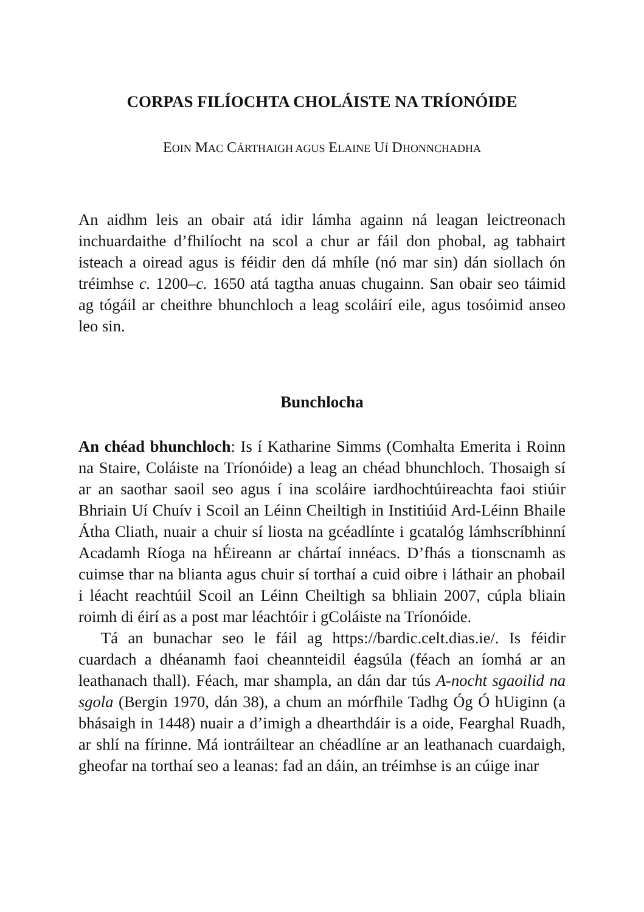CORPAS FILÍOCHTA CHOLÁISTE NA TRÍONÓIDE
EOIN MAC CÁRTHAIGH AGUS ELAINE UÍ DHONNCHADHA
An aidhm leis an obair atá idir lámha againn ná leagan leictreonach inchuardaithe d’fhilíocht na scol a chur ar fáil don phobal, ag tabhairt isteach a oiread agus is féidir den dá mhíle (nó mar sin) dán siollach ón tréimhse c. 1200–c. 1650 atá tagtha anuas chugainn. San obair seo táimid ag tógáil ar cheithre bhunchloch a leag scoláirí eile, agus tosóimid anseo leo sin.
Bunchlocha
An chéad bhunchloch: Is í Katharine Simms (Comhalta Emerita i Roinn na Staire, Coláiste na Tríonóide) a leag an chéad bhunchloch. Thosaigh sí ar an saothar saoil seo agus í ina scoláire iardhochtúireachta faoi stiúir Bhriain Uí Chuív i Scoil an Léinn Cheiltigh in Institiúid Ard-Léinn Bhaile Átha Cliath, nuair a chuir sí liosta na gcéadlínte i gcatalóg lámhscríbhinní Acadamh Ríoga na hÉireann ar chártaí innéacs. D’fhás a tionscnamh as cuimse thar na blianta agus chuir sí torthaí a cuid oibre i láthair an phobail i léacht reachtúil Scoil an Léinn Cheiltigh sa bhliain 2007, cúpla bliain roimh di éirí as a post mar léachtóir i gColáiste na Tríonóide.
Tá an bunachar seo le fáil ag https://bardic.celt.dias.ie/. Is féidir cuardach a dhéanamh faoi cheannteidil éagsúla (féach an íomhá ar an leathanach thall). Féach, mar shampla, an dán dar tús A-nocht sgaoilid na sgola (Bergin 1970, dán 38), a chum an mórfhile Tadhg Óg Ó hUiginn (a bhásaigh in 1448) nuair a d’imigh a dhearthdáir is a oide, Fearghal Ruadh, ar shlí na fírinne. Má iontráiltear an chéadlíne ar an leathanach cuardaigh, gheofar na torthaí seo a leanas: fad an dáin, an tréimhse is an cúige inar